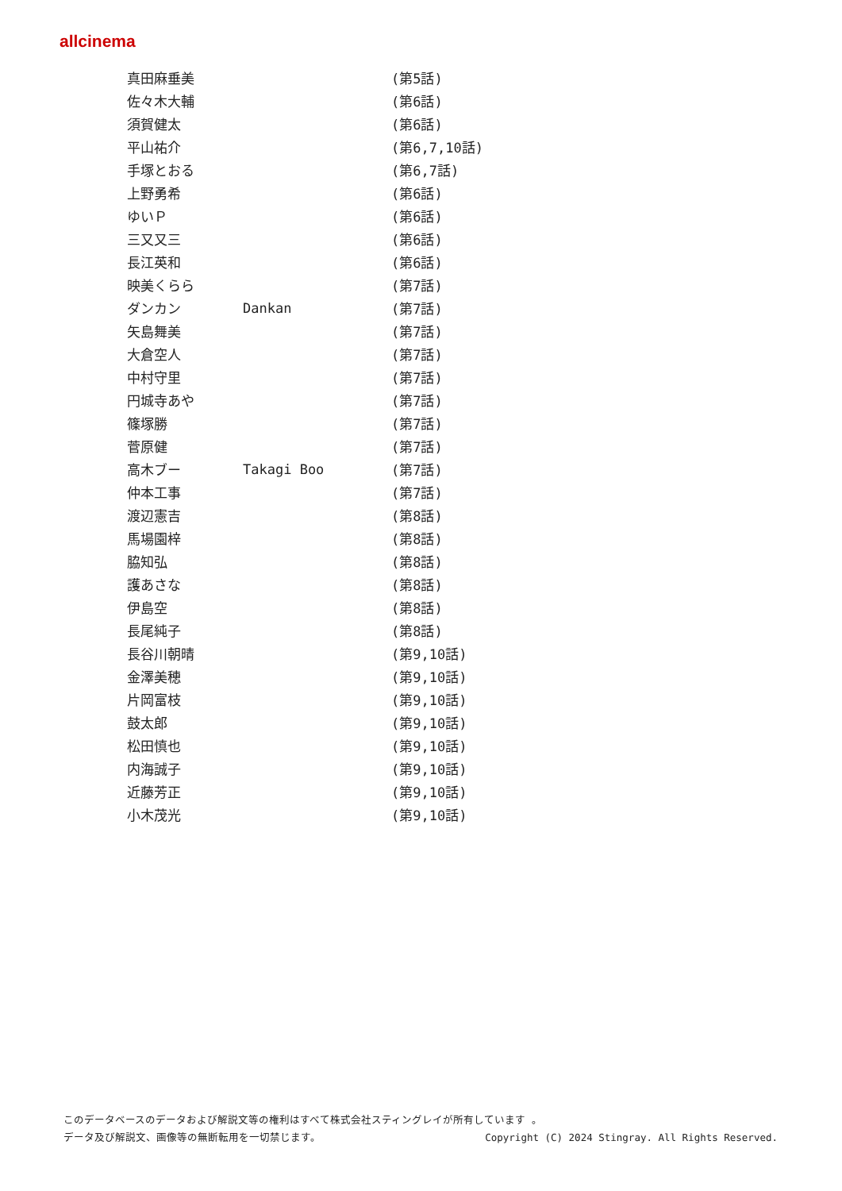allcinema
| 真田麻垂美 | | (第5話) |
| 佐々木大輔 | | (第6話) |
| 須賀健太 | | (第6話) |
| 平山祐介 | | (第6,7,10話) |
| 手塚とおる | | (第6,7話) |
| 上野勇希 | | (第6話) |
| ゆいＰ | | (第6話) |
| 三又又三 | | (第6話) |
| 長江英和 | | (第6話) |
| 映美くらら | | (第7話) |
| ダンカン | Dankan | (第7話) |
| 矢島舞美 | | (第7話) |
| 大倉空人 | | (第7話) |
| 中村守里 | | (第7話) |
| 円城寺あや | | (第7話) |
| 篠塚勝 | | (第7話) |
| 菅原健 | | (第7話) |
| 高木ブー | Takagi Boo | (第7話) |
| 仲本工事 | | (第7話) |
| 渡辺憲吉 | | (第8話) |
| 馬場園梓 | | (第8話) |
| 脇知弘 | | (第8話) |
| 護あさな | | (第8話) |
| 伊島空 | | (第8話) |
| 長尾純子 | | (第8話) |
| 長谷川朝晴 | | (第9,10話) |
| 金澤美穂 | | (第9,10話) |
| 片岡富枝 | | (第9,10話) |
| 鼓太郎 | | (第9,10話) |
| 松田慎也 | | (第9,10話) |
| 内海誠子 | | (第9,10話) |
| 近藤芳正 | | (第9,10話) |
| 小木茂光 | | (第9,10話) |
このデータベースのデータおよび解説文等の権利はすべて株式会社スティングレイが所有しています 。
Copyright (C) 2024 Stingray. All Rights Reserved. データ及び解説文、画像等の無断転用を一切禁じます。